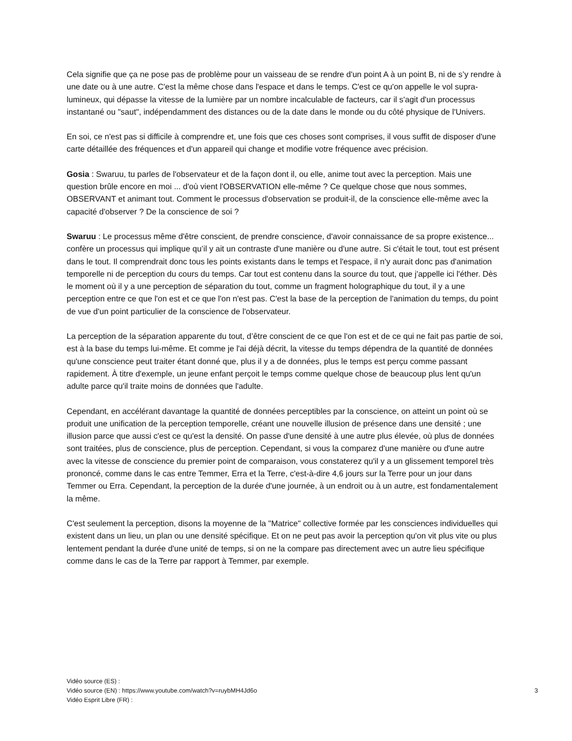Cela signifie que ça ne pose pas de problème pour un vaisseau de se rendre d'un point A à un point B, ni de s’y rendre à une date ou à une autre. C'est la même chose dans l'espace et dans le temps. C'est ce qu'on appelle le vol supra-lumineux, qui dépasse la vitesse de la lumière par un nombre incalculable de facteurs, car il s'agit d'un processus instantané ou "saut", indépendamment des distances ou de la date dans le monde ou du côté physique de l'Univers.
En soi, ce n'est pas si difficile à comprendre et, une fois que ces choses sont comprises, il vous suffit de disposer d'une carte détaillée des fréquences et d'un appareil qui change et modifie votre fréquence avec précision.
Gosia : Swaruu, tu parles de l'observateur et de la façon dont il, ou elle, anime tout avec la perception. Mais une question brûle encore en moi ... d'où vient l'OBSERVATION elle-même ? Ce quelque chose que nous sommes, OBSERVANT et animant tout. Comment le processus d'observation se produit-il, de la conscience elle-même avec la capacité d'observer ? De la conscience de soi ?
Swaruu : Le processus même d'être conscient, de prendre conscience, d'avoir connaissance de sa propre existence... confère un processus qui implique qu’il y ait un contraste d'une manière ou d'une autre. Si c'était le tout, tout est présent dans le tout. Il comprendrait donc tous les points existants dans le temps et l'espace, il n'y aurait donc pas d'animation temporelle ni de perception du cours du temps. Car tout est contenu dans la source du tout, que j'appelle ici l'éther. Dès le moment où il y a une perception de séparation du tout, comme un fragment holographique du tout, il y a une perception entre ce que l'on est et ce que l'on n'est pas. C'est la base de la perception de l'animation du temps, du point de vue d'un point particulier de la conscience de l'observateur.
La perception de la séparation apparente du tout, d’être conscient de ce que l'on est et de ce qui ne fait pas partie de soi, est à la base du temps lui-même. Et comme je l'ai déjà décrit, la vitesse du temps dépendra de la quantité de données qu'une conscience peut traiter étant donné que, plus il y a de données, plus le temps est perçu comme passant rapidement. À titre d'exemple, un jeune enfant perçoit le temps comme quelque chose de beaucoup plus lent qu'un adulte parce qu'il traite moins de données que l'adulte.
Cependant, en accélérant davantage la quantité de données perceptibles par la conscience, on atteint un point où se produit une unification de la perception temporelle, créant une nouvelle illusion de présence dans une densité ; une illusion parce que aussi c'est ce qu'est la densité. On passe d'une densité à une autre plus élevée, où plus de données sont traitées, plus de conscience, plus de perception. Cependant, si vous la comparez d'une manière ou d'une autre avec la vitesse de conscience du premier point de comparaison, vous constaterez qu'il y a un glissement temporel très prononcé, comme dans le cas entre Temmer, Erra et la Terre, c'est-à-dire 4,6 jours sur la Terre pour un jour dans Temmer ou Erra. Cependant, la perception de la durée d'une journée, à un endroit ou à un autre, est fondamentalement la même.
C'est seulement la perception, disons la moyenne de la "Matrice" collective formée par les consciences individuelles qui existent dans un lieu, un plan ou une densité spécifique. Et on ne peut pas avoir la perception qu'on vit plus vite ou plus lentement pendant la durée d'une unité de temps, si on ne la compare pas directement avec un autre lieu spécifique comme dans le cas de la Terre par rapport à Temmer, par exemple.
Vidéo source (ES) :
Vidéo source (EN) : https://www.youtube.com/watch?v=ruybMH4Jd6o 3
Vidéo Esprit Libre (FR) :